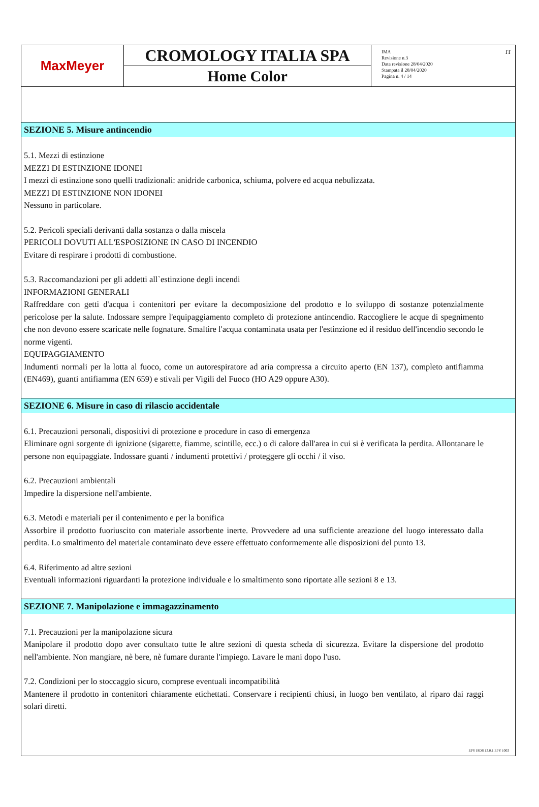MaxMeyer
CROMOLOGY ITALIA SPA
Home Color
IMA
Revisione n.3
Data revisione 28/04/2020
Stampata il 28/04/2020
Pagina n. 4 / 14
IT
SEZIONE 5. Misure antincendio
5.1. Mezzi di estinzione
MEZZI DI ESTINZIONE IDONEI
I mezzi di estinzione sono quelli tradizionali: anidride carbonica, schiuma, polvere ed acqua nebulizzata.
MEZZI DI ESTINZIONE NON IDONEI
Nessuno in particolare.
5.2. Pericoli speciali derivanti dalla sostanza o dalla miscela
PERICOLI DOVUTI ALL'ESPOSIZIONE IN CASO DI INCENDIO
Evitare di respirare i prodotti di combustione.
5.3. Raccomandazioni per gli addetti all`estinzione degli incendi
INFORMAZIONI GENERALI
Raffreddare con getti d'acqua i contenitori per evitare la decomposizione del prodotto e lo sviluppo di sostanze potenzialmente pericolose per la salute. Indossare sempre l'equipaggiamento completo di protezione antincendio. Raccogliere le acque di spegnimento che non devono essere scaricate nelle fognature. Smaltire l'acqua contaminata usata per l'estinzione ed il residuo dell'incendio secondo le norme vigenti.
EQUIPAGGIAMENTO
Indumenti normali per la lotta al fuoco, come un autorespiratore ad aria compressa a circuito aperto (EN 137), completo antifiamma (EN469), guanti antifiamma (EN 659) e stivali per Vigili del Fuoco (HO A29 oppure A30).
SEZIONE 6. Misure in caso di rilascio accidentale
6.1. Precauzioni personali, dispositivi di protezione e procedure in caso di emergenza
Eliminare ogni sorgente di ignizione (sigarette, fiamme, scintille, ecc.) o di calore dall'area in cui si è verificata la perdita. Allontanare le persone non equipaggiate. Indossare guanti / indumenti protettivi / proteggere gli occhi / il viso.
6.2. Precauzioni ambientali
Impedire la dispersione nell'ambiente.
6.3. Metodi e materiali per il contenimento e per la bonifica
Assorbire il prodotto fuoriuscito con materiale assorbente inerte. Provvedere ad una sufficiente areazione del luogo interessato dalla perdita. Lo smaltimento del materiale contaminato deve essere effettuato conformemente alle disposizioni del punto 13.
6.4. Riferimento ad altre sezioni
Eventuali informazioni riguardanti la protezione individuale e lo smaltimento sono riportate alle sezioni 8 e 13.
SEZIONE 7. Manipolazione e immagazzinamento
7.1. Precauzioni per la manipolazione sicura
Manipolare il prodotto dopo aver consultato tutte le altre sezioni di questa scheda di sicurezza. Evitare la dispersione del prodotto nell'ambiente. Non mangiare, nè bere, nè fumare durante l'impiego. Lavare le mani dopo l'uso.
7.2. Condizioni per lo stoccaggio sicuro, comprese eventuali incompatibilità
Mantenere il prodotto in contenitori chiaramente etichettati. Conservare i recipienti chiusi, in luogo ben ventilato, al riparo dai raggi solari diretti.
EPY ISDS 13.0.1 EPY 1003